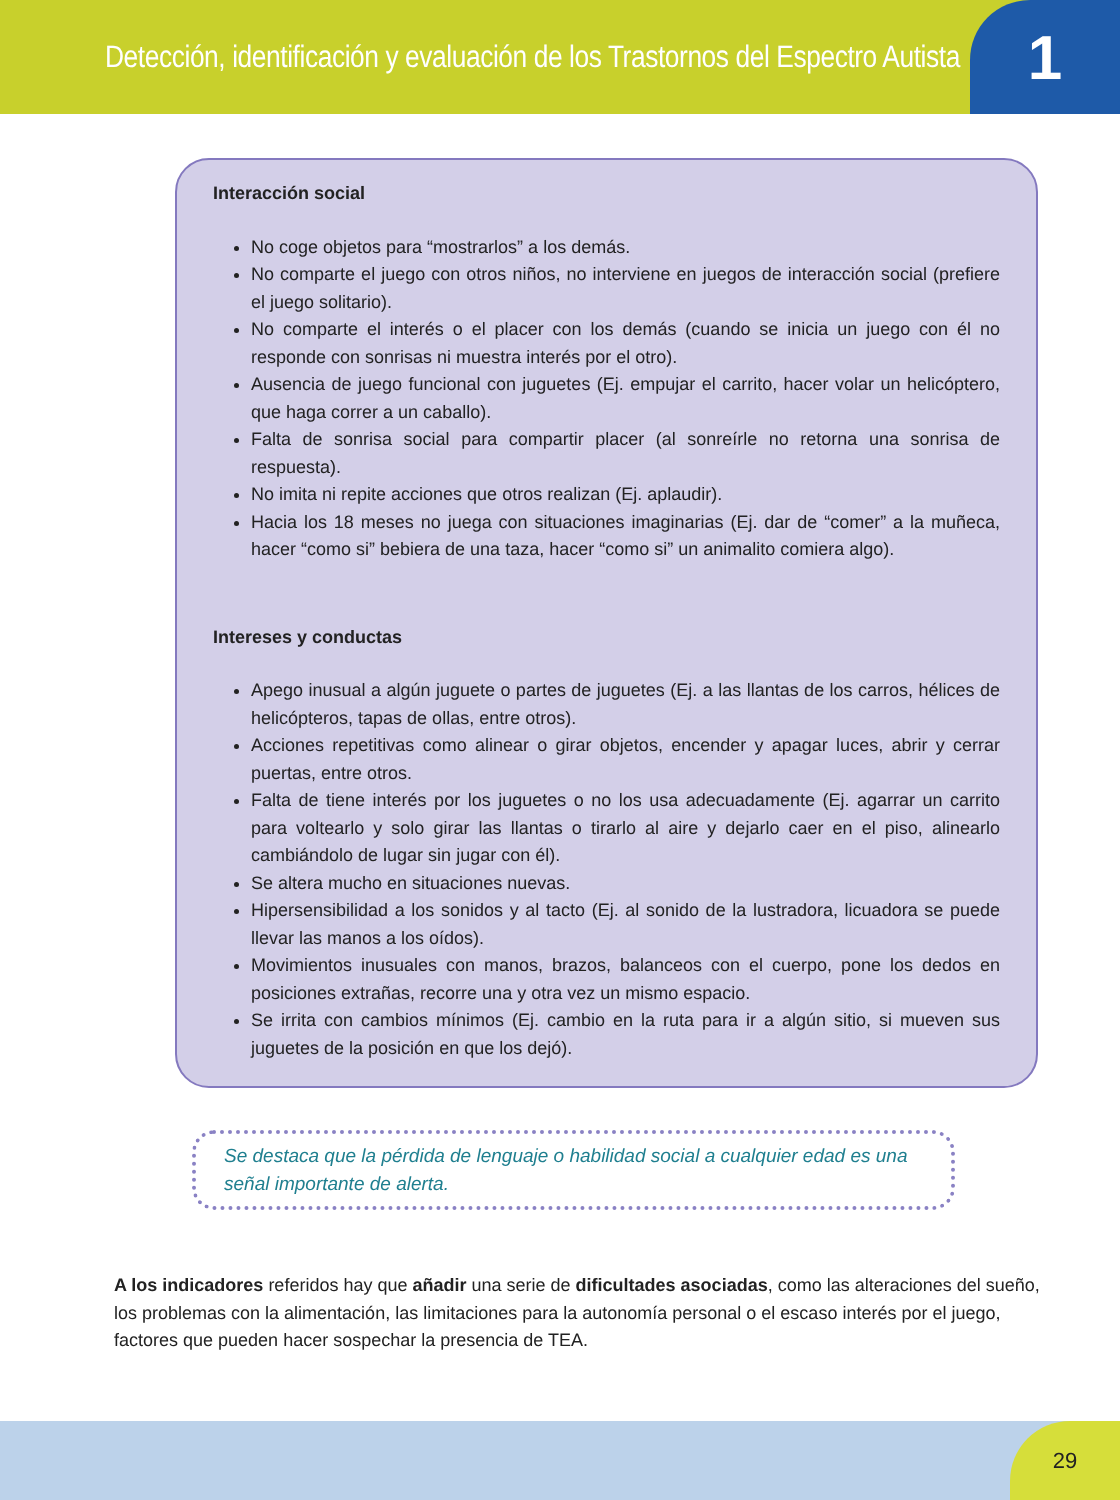Detección, identificación y evaluación de los Trastornos del Espectro Autista
1
Interacción social
No coge objetos para “mostrarlos” a los demás.
No comparte el juego con otros niños, no interviene en juegos de interacción social (prefiere el juego solitario).
No comparte el interés o el placer con los demás (cuando se inicia un juego con él no responde con sonrisas ni muestra interés por el otro).
Ausencia de juego funcional con juguetes (Ej. empujar el carrito, hacer volar un helicóptero, que haga correr a un caballo).
Falta de sonrisa social para compartir placer (al sonreírle no retorna una sonrisa de respuesta).
No imita ni repite acciones que otros realizan (Ej. aplaudir).
Hacia los 18 meses no juega con situaciones imaginarias (Ej. dar de “comer” a la muñeca, hacer “como si” bebiera de una taza, hacer “como si” un animalito comiera algo).
Intereses y conductas
Apego inusual a algún juguete o partes de juguetes (Ej. a las llantas de los carros, hélices de helicópteros, tapas de ollas, entre otros).
Acciones repetitivas como alinear o girar objetos, encender y apagar luces, abrir y cerrar puertas, entre otros.
Falta de tiene interés por los juguetes o no los usa adecuadamente (Ej. agarrar un carrito para voltearlo y solo girar las llantas o tirarlo al aire y dejarlo caer en el piso, alinearlo cambiándolo de lugar sin jugar con él).
Se altera mucho en situaciones nuevas.
Hipersensibilidad a los sonidos y al tacto (Ej. al sonido de la lustradora, licuadora se puede llevar las manos a los oídos).
Movimientos inusuales con manos, brazos, balanceos con el cuerpo, pone los dedos en posiciones extrañas, recorre una y otra vez un mismo espacio.
Se irrita con cambios mínimos (Ej. cambio en la ruta para ir a algún sitio, si mueven sus juguetes de la posición en que los dejó).
Se destaca que la pérdida de lenguaje o habilidad social a cualquier edad es una señal importante de alerta.
A los indicadores referidos hay que añadir una serie de dificultades asociadas, como las alteraciones del sueño, los problemas con la alimentación, las limitaciones para la autonomía personal o el escaso interés por el juego, factores que pueden hacer sospechar la presencia de TEA.
29